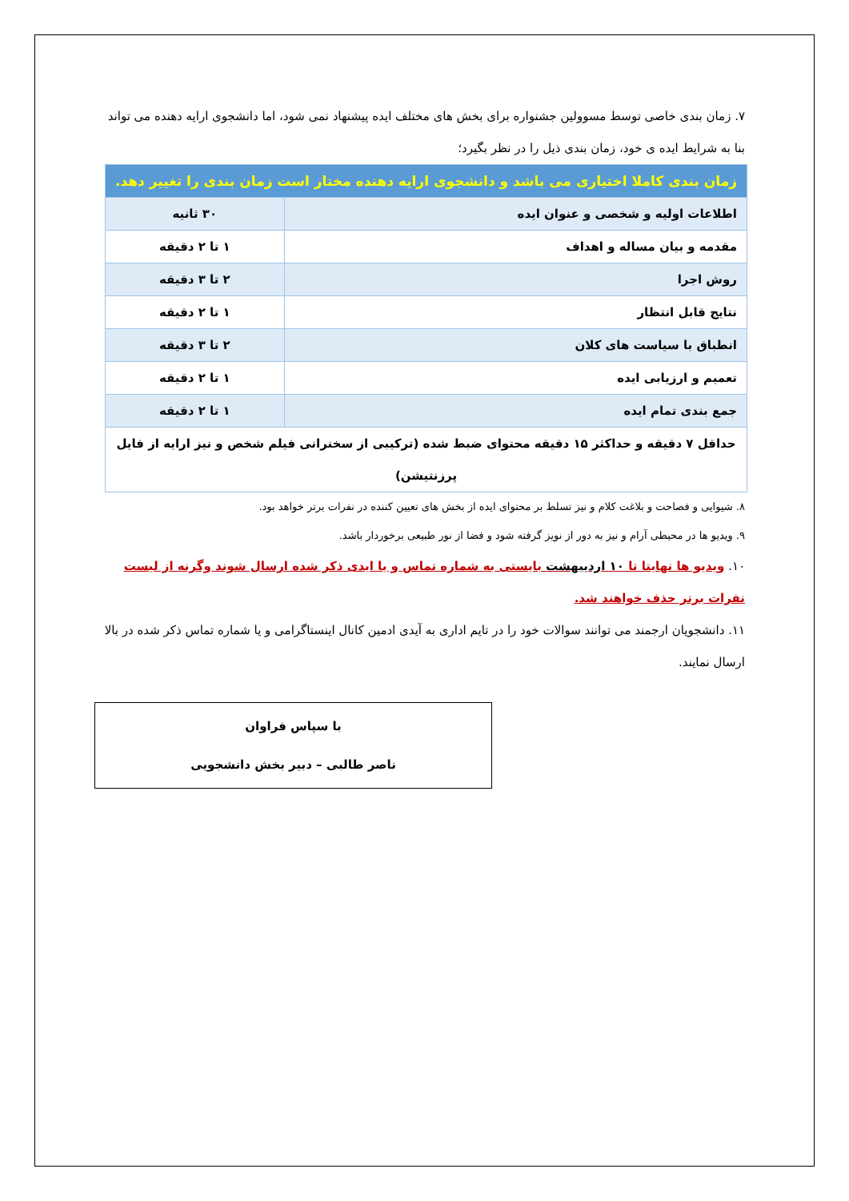۷. زمان بندی خاصی توسط مسوولین جشنواره برای بخش های مختلف ایده پیشنهاد نمی شود، اما دانشجوی ارایه دهنده می تواند بنا به شرایط ایده ی خود، زمان بندی ذیل را در نظر بگیرد؛
| زمان بندی کاملا اختیاری می باشد و دانشجوی ارایه دهنده مختار است زمان بندی را تغییر دهد. | |
| اطلاعات اولیه و شخصی و عنوان ایده | ۳۰ ثانیه |
| مقدمه و بیان مساله و اهداف | ۱ تا ۲ دقیقه |
| روش اجرا | ۲ تا ۳ دقیقه |
| نتایج قابل انتظار | ۱ تا ۲ دقیقه |
| انطباق با سیاست های کلان | ۲ تا ۳ دقیقه |
| تعمیم و ارزیابی ایده | ۱ تا ۲ دقیقه |
| جمع بندی تمام ایده | ۱ تا ۲ دقیقه |
| حداقل ۷ دقیقه و حداکثر ۱۵ دقیقه محتوای ضبط شده (ترکیبی از سخنرانی فیلم شخص و نیز ارایه از فایل پرزنتیشن) | |
۸. شیوایی و فصاحت و بلاغت کلام و نیز تسلط بر محتوای ایده از بخش های تعیین کننده در نفرات برتر خواهد بود.
۹. ویدیو ها در محیطی آرام و نیز به دور از نویز گرفته شود و فضا از نور طبیعی برخوردار باشد.
۱۰. ویدیو ها نهایتا تا ۱۰ اردیبهشت بایستی به شماره تماس و یا ایدی ذکر شده ارسال شوند وگرنه از لیست نفرات برتر حذف خواهند شد.
۱۱. دانشجویان ارجمند می توانند سوالات خود را در تایم اداری به آیدی ادمین کانال اینستاگرامی و یا شماره تماس ذکر شده در بالا ارسال نمایند.
با سپاس فراوان
ناصر طالبی – دبیر بخش دانشجویی